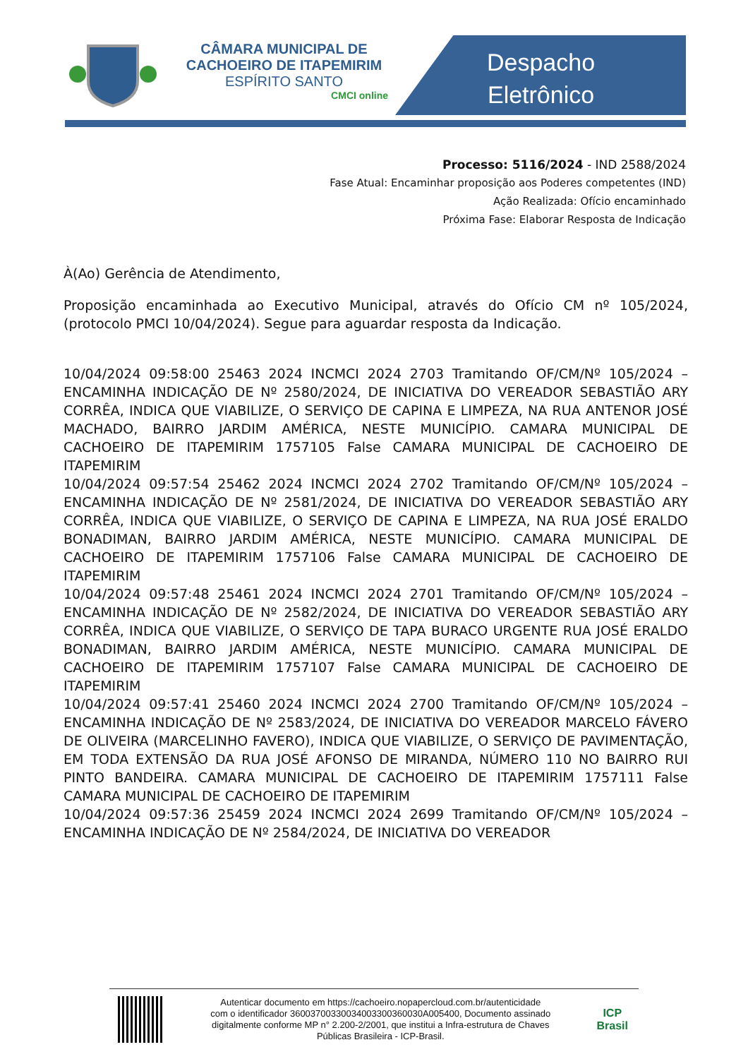CÂMARA MUNICIPAL DE
CACHOEIRO DE ITAPEMIRIM
ESPÍRITO SANTO
CMCI online
Despacho
Eletrônico
Processo: 5116/2024 - IND 2588/2024
Fase Atual: Encaminhar proposição aos Poderes competentes (IND)
Ação Realizada: Ofício encaminhado
Próxima Fase: Elaborar Resposta de Indicação
À(Ao) Gerência de Atendimento,
Proposição encaminhada ao Executivo Municipal, através do Ofício CM nº 105/2024, (protocolo PMCI 10/04/2024). Segue para aguardar resposta da Indicação.
10/04/2024 09:58:00 25463 2024 INCMCI 2024 2703 Tramitando OF/CM/Nº 105/2024 – ENCAMINHA INDICAÇÃO DE Nº 2580/2024, DE INICIATIVA DO VEREADOR SEBASTIÃO ARY CORRÊA, INDICA QUE VIABILIZE, O SERVIÇO DE CAPINA E LIMPEZA, NA RUA ANTENOR JOSÉ MACHADO, BAIRRO JARDIM AMÉRICA, NESTE MUNICÍPIO. CAMARA MUNICIPAL DE CACHOEIRO DE ITAPEMIRIM 1757105 False CAMARA MUNICIPAL DE CACHOEIRO DE ITAPEMIRIM
10/04/2024 09:57:54 25462 2024 INCMCI 2024 2702 Tramitando OF/CM/Nº 105/2024 – ENCAMINHA INDICAÇÃO DE Nº 2581/2024, DE INICIATIVA DO VEREADOR SEBASTIÃO ARY CORRÊA, INDICA QUE VIABILIZE, O SERVIÇO DE CAPINA E LIMPEZA, NA RUA JOSÉ ERALDO BONADIMAN, BAIRRO JARDIM AMÉRICA, NESTE MUNICÍPIO. CAMARA MUNICIPAL DE CACHOEIRO DE ITAPEMIRIM 1757106 False CAMARA MUNICIPAL DE CACHOEIRO DE ITAPEMIRIM
10/04/2024 09:57:48 25461 2024 INCMCI 2024 2701 Tramitando OF/CM/Nº 105/2024 – ENCAMINHA INDICAÇÃO DE Nº 2582/2024, DE INICIATIVA DO VEREADOR SEBASTIÃO ARY CORRÊA, INDICA QUE VIABILIZE, O SERVIÇO DE TAPA BURACO URGENTE RUA JOSÉ ERALDO BONADIMAN, BAIRRO JARDIM AMÉRICA, NESTE MUNICÍPIO. CAMARA MUNICIPAL DE CACHOEIRO DE ITAPEMIRIM 1757107 False CAMARA MUNICIPAL DE CACHOEIRO DE ITAPEMIRIM
10/04/2024 09:57:41 25460 2024 INCMCI 2024 2700 Tramitando OF/CM/Nº 105/2024 – ENCAMINHA INDICAÇÃO DE Nº 2583/2024, DE INICIATIVA DO VEREADOR MARCELO FÁVERO DE OLIVEIRA (MARCELINHO FAVERO), INDICA QUE VIABILIZE, O SERVIÇO DE PAVIMENTAÇÃO, EM TODA EXTENSÃO DA RUA JOSÉ AFONSO DE MIRANDA, NÚMERO 110 NO BAIRRO RUI PINTO BANDEIRA. CAMARA MUNICIPAL DE CACHOEIRO DE ITAPEMIRIM 1757111 False CAMARA MUNICIPAL DE CACHOEIRO DE ITAPEMIRIM
10/04/2024 09:57:36 25459 2024 INCMCI 2024 2699 Tramitando OF/CM/Nº 105/2024 – ENCAMINHA INDICAÇÃO DE Nº 2584/2024, DE INICIATIVA DO VEREADOR
Autenticar documento em https://cachoeiro.nopapercloud.com.br/autenticidade
com o identificador 36003700330034003300360030A005400, Documento assinado
digitalmente conforme MP n° 2.200-2/2001, que institui a Infra-estrutura de Chaves
Públicas Brasileira - ICP-Brasil.
ICP
Brasil